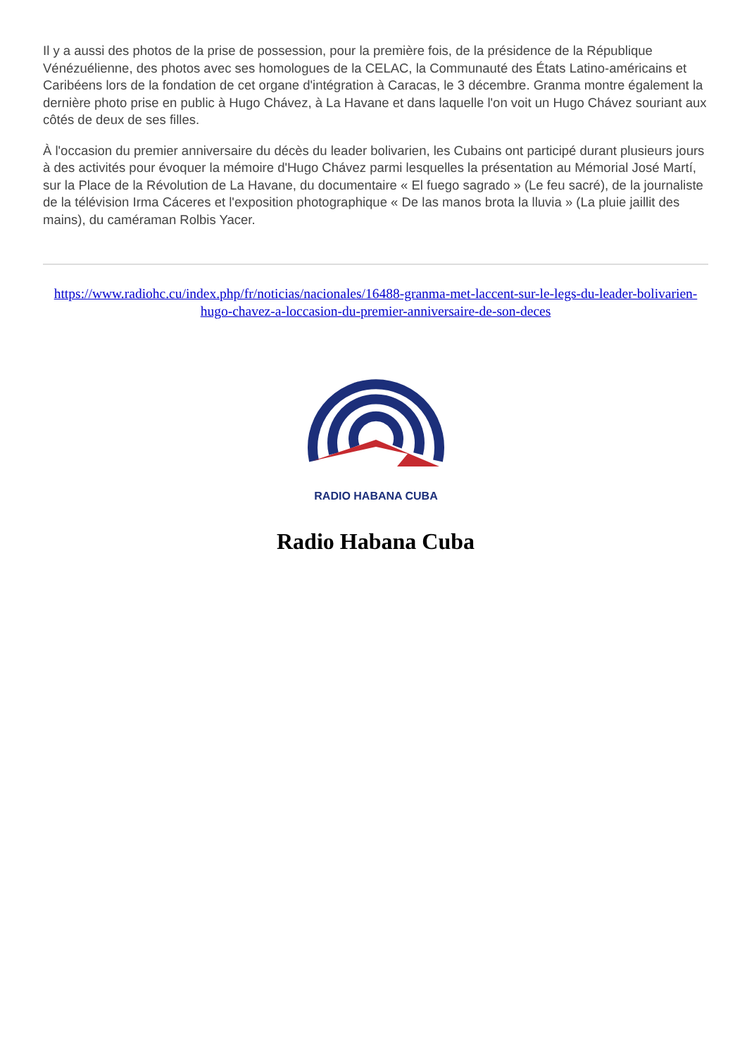Il y a aussi des photos de la prise de possession, pour la première fois, de la présidence de la République Vénézuélienne, des photos avec ses homologues de la CELAC, la Communauté des États Latino-américains et Caribéens lors de la fondation de cet organe d'intégration à Caracas, le 3 décembre. Granma montre également la dernière photo prise en public à Hugo Chávez, à La Havane et dans laquelle l'on voit un Hugo Chávez souriant aux côtés de deux de ses filles.
À l'occasion du premier anniversaire du décès du leader bolivarien, les Cubains ont participé durant plusieurs jours à des activités pour évoquer la mémoire d'Hugo Chávez parmi lesquelles la présentation au Mémorial José Martí, sur la Place de la Révolution de La Havane, du documentaire « El fuego sagrado » (Le feu sacré), de la journaliste de la télévision Irma Cáceres et l'exposition photographique « De las manos brota la lluvia » (La pluie jaillit des mains), du caméraman Rolbis Yacer.
https://www.radiohc.cu/index.php/fr/noticias/nacionales/16488-granma-met-laccent-sur-le-legs-du-leader-bolivarien-hugo-chavez-a-loccasion-du-premier-anniversaire-de-son-deces
RADIO HABANA CUBA
Radio Habana Cuba